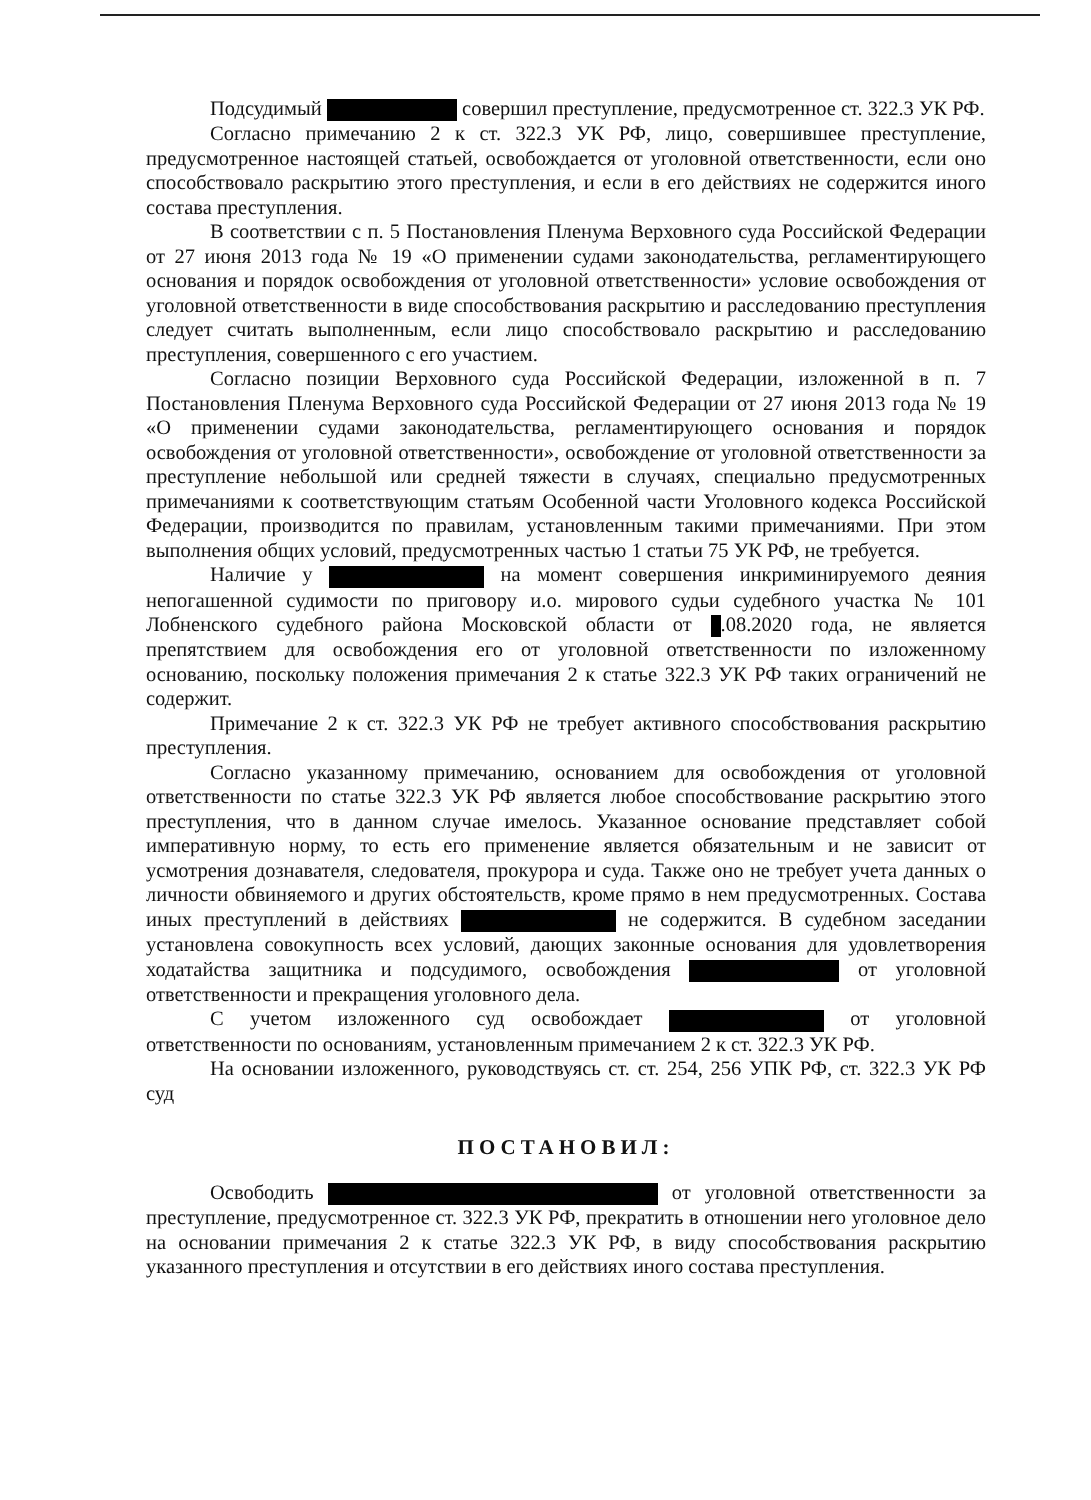Подсудимый совершил преступление, предусмотренное ст. 322.3 УК РФ.
Согласно примечанию 2 к ст. 322.3 УК РФ, лицо, совершившее преступление, предусмотренное настоящей статьей, освобождается от уголовной ответственности, если оно способствовало раскрытию этого преступления, и если в его действиях не содержится иного состава преступления.
В соответствии с п. 5 Постановления Пленума Верховного суда Российской Федерации от 27 июня 2013 года № 19 «О применении судами законодательства, регламентирующего основания и порядок освобождения от уголовной ответственности» условие освобождения от уголовной ответственности в виде способствования раскрытию и расследованию преступления следует считать выполненным, если лицо способствовало раскрытию и расследованию преступления, совершенного с его участием.
Согласно позиции Верховного суда Российской Федерации, изложенной в п. 7 Постановления Пленума Верховного суда Российской Федерации от 27 июня 2013 года № 19 «О применении судами законодательства, регламентирующего основания и порядок освобождения от уголовной ответственности», освобождение от уголовной ответственности за преступление небольшой или средней тяжести в случаях, специально предусмотренных примечаниями к соответствующим статьям Особенной части Уголовного кодекса Российской Федерации, производится по правилам, установленным такими примечаниями. При этом выполнения общих условий, предусмотренных частью 1 статьи 75 УК РФ, не требуется.
Наличие у на момент совершения инкриминируемого деяния непогашенной судимости по приговору и.о. мирового судьи судебного участка № 101 Лобненского судебного района Московской области от .08.2020 года, не является препятствием для освобождения его от уголовной ответственности по изложенному основанию, поскольку положения примечания 2 к статье 322.3 УК РФ таких ограничений не содержит.
Примечание 2 к ст. 322.3 УК РФ не требует активного способствования раскрытию преступления.
Согласно указанному примечанию, основанием для освобождения от уголовной ответственности по статье 322.3 УК РФ является любое способствование раскрытию этого преступления, что в данном случае имелось. Указанное основание представляет собой императивную норму, то есть его применение является обязательным и не зависит от усмотрения дознавателя, следователя, прокурора и суда. Также оно не требует учета данных о личности обвиняемого и других обстоятельств, кроме прямо в нем предусмотренных. Состава иных преступлений в действиях не содержится. В судебном заседании установлена совокупность всех условий, дающих законные основания для удовлетворения ходатайства защитника и подсудимого, освобождения от уголовной ответственности и прекращения уголовного дела.
С учетом изложенного суд освобождает от уголовной ответственности по основаниям, установленным примечанием 2 к ст. 322.3 УК РФ.
На основании изложенного, руководствуясь ст. ст. 254, 256 УПК РФ, ст. 322.3 УК РФ суд
ПОСТАНОВИЛ:
Освободить от уголовной ответственности за преступление, предусмотренное ст. 322.3 УК РФ, прекратить в отношении него уголовное дело на основании примечания 2 к статье 322.3 УК РФ, в виду способствования раскрытию указанного преступления и отсутствии в его действиях иного состава преступления.